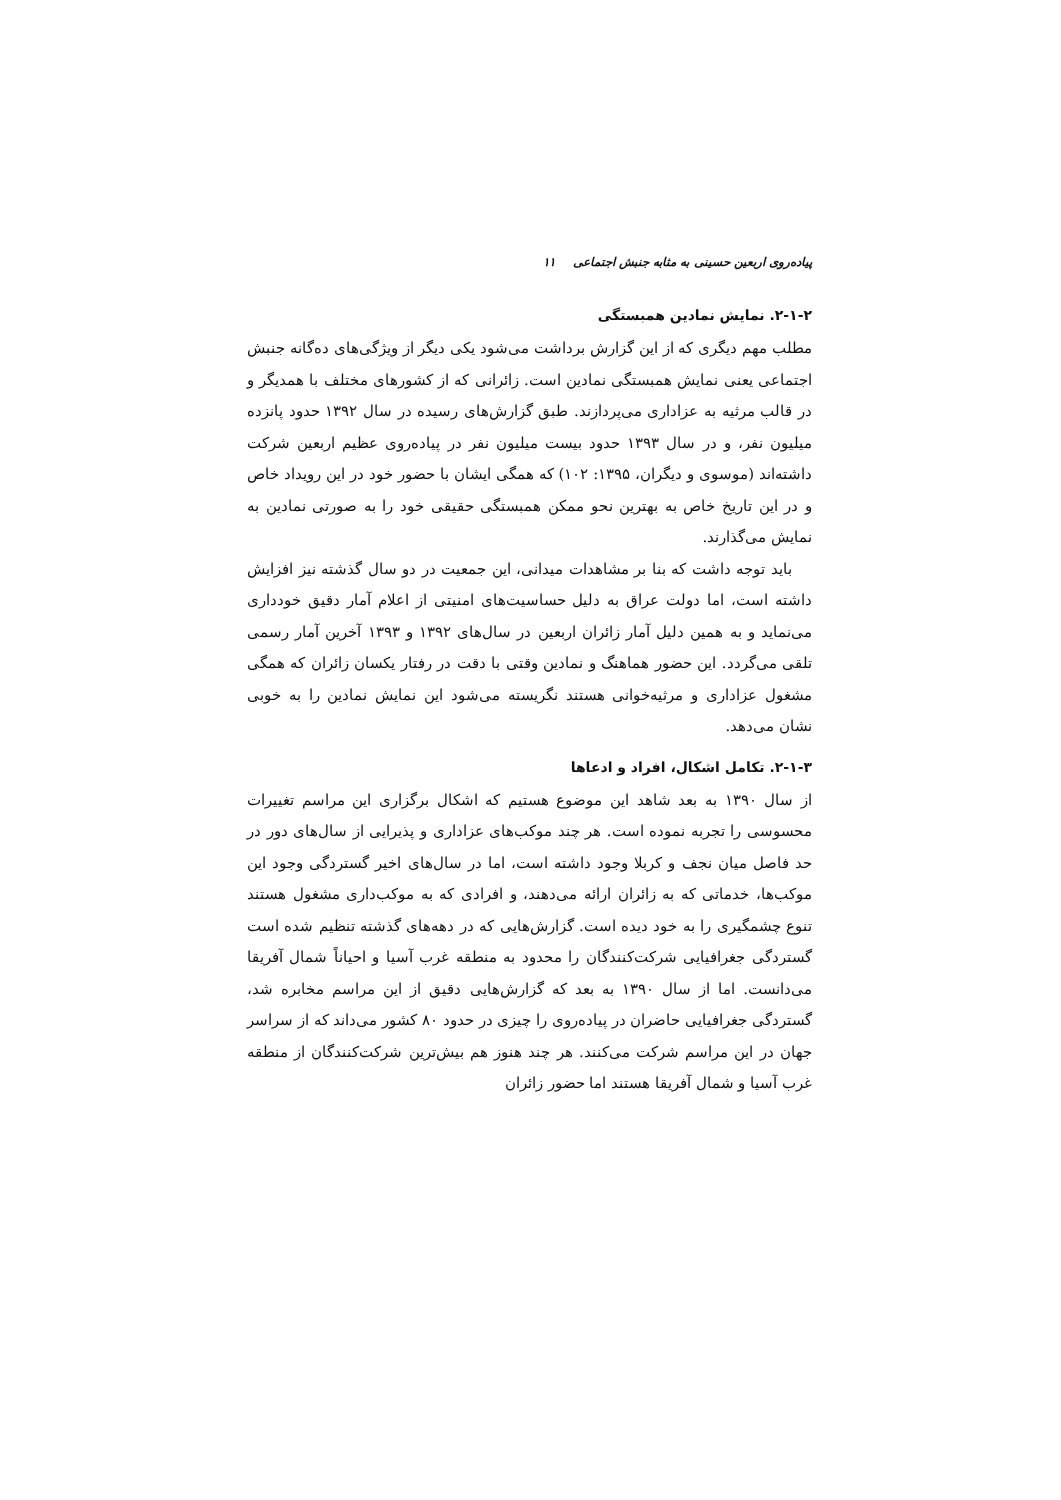پیاده‌روی اربعین حسینی به مثابه جنبش اجتماعی ۱۱
۲-۱-۲. نمایش نمادین همبستگی
مطلب مهم دیگری که از این گزارش برداشت می‌شود یکی دیگر از ویژگی‌های ده‌گانه جنبش اجتماعی یعنی نمایش همبستگی نمادین است. زائرانی که از کشورهای مختلف با همدیگر و در قالب مرثیه به عزاداری می‌پردازند. طبق گزارش‌های رسیده در سال ۱۳۹۲ حدود پانزده میلیون نفر، و در سال ۱۳۹۳ حدود بیست میلیون نفر در پیاده‌روی عظیم اربعین شرکت داشته‌اند (موسوی و دیگران، ۱۳۹۵: ۱۰۲) که همگی ایشان با حضور خود در این رویداد خاص و در این تاریخ خاص به بهترین نحو ممکن همبستگی حقیقی خود را به صورتی نمادین به نمایش می‌گذارند.
باید توجه داشت که بنا بر مشاهدات میدانی، این جمعیت در دو سال گذشته نیز افزایش داشته است، اما دولت عراق به دلیل حساسیت‌های امنیتی از اعلام آمار دقیق خودداری می‌نماید و به همین دلیل آمار زائران اربعین در سال‌های ۱۳۹۲ و ۱۳۹۳ آخرین آمار رسمی تلقی می‌گردد. این حضور هماهنگ و نمادین وقتی با دقت در رفتار یکسان زائران که همگی مشغول عزاداری و مرثیه‌خوانی هستند نگریسته می‌شود این نمایش نمادین را به خوبی نشان می‌دهد.
۲-۱-۳. تکامل اشکال، افراد و ادعاها
از سال ۱۳۹۰ به بعد شاهد این موضوع هستیم که اشکال برگزاری این مراسم تغییرات محسوسی را تجربه نموده است. هر چند موکب‌های عزاداری و پذیرایی از سال‌های دور در حد فاصل میان نجف و کربلا وجود داشته است، اما در سال‌های اخیر گستردگی وجود این موکب‌ها، خدماتی که به زائران ارائه می‌دهند، و افرادی که به موکب‌داری مشغول هستند تنوع چشمگیری را به خود دیده است. گزارش‌هایی که در دهه‌های گذشته تنظیم شده است گستردگی جغرافیایی شرکت‌کنندگان را محدود به منطقه غرب آسیا و احیاناً شمال آفریقا می‌دانست. اما از سال ۱۳۹۰ به بعد که گزارش‌هایی دقیق از این مراسم مخابره شد، گستردگی جغرافیایی حاضران در پیاده‌روی را چیزی در حدود ۸۰ کشور می‌داند که از سراسر جهان در این مراسم شرکت می‌کنند. هر چند هنوز هم بیش‌ترین شرکت‌کنندگان از منطقه غرب آسیا و شمال آفریقا هستند اما حضور زائران